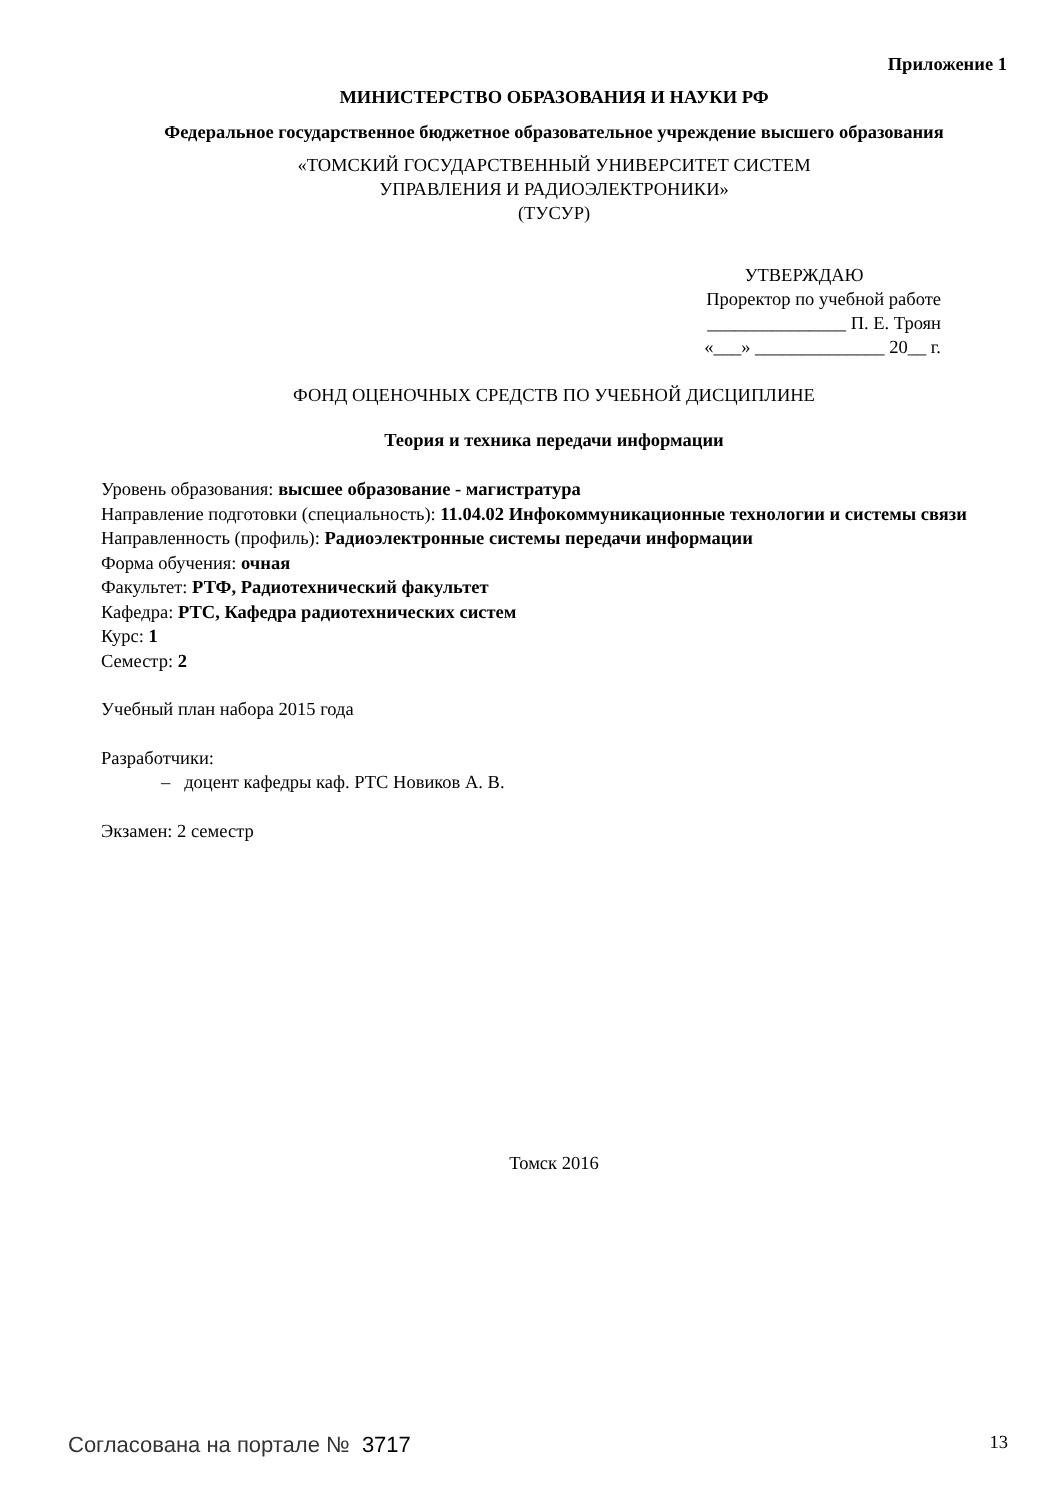Приложение 1
МИНИСТЕРСТВО ОБРАЗОВАНИЯ И НАУКИ РФ
Федеральное государственное бюджетное образовательное учреждение высшего образования
«ТОМСКИЙ ГОСУДАРСТВЕННЫЙ УНИВЕРСИТЕТ СИСТЕМ
УПРАВЛЕНИЯ И РАДИОЭЛЕКТРОНИКИ»
(ТУСУР)
УТВЕРЖДАЮ
Проректор по учебной работе
_______________ П. Е. Троян
«___» ______________ 20__ г.
ФОНД ОЦЕНОЧНЫХ СРЕДСТВ ПО УЧЕБНОЙ ДИСЦИПЛИНЕ
Теория и техника передачи информации
Уровень образования: высшее образование - магистратура
Направление подготовки (специальность): 11.04.02 Инфокоммуникационные технологии и системы связи
Направленность (профиль): Радиоэлектронные системы передачи информации
Форма обучения: очная
Факультет: РТФ, Радиотехнический факультет
Кафедра: РТС, Кафедра радиотехнических систем
Курс: 1
Семестр: 2
Учебный план набора 2015 года
Разработчики:
– доцент кафедры каф. РТС Новиков А. В.
Экзамен: 2 семестр
Томск 2016
Согласована на портале № 3717 13